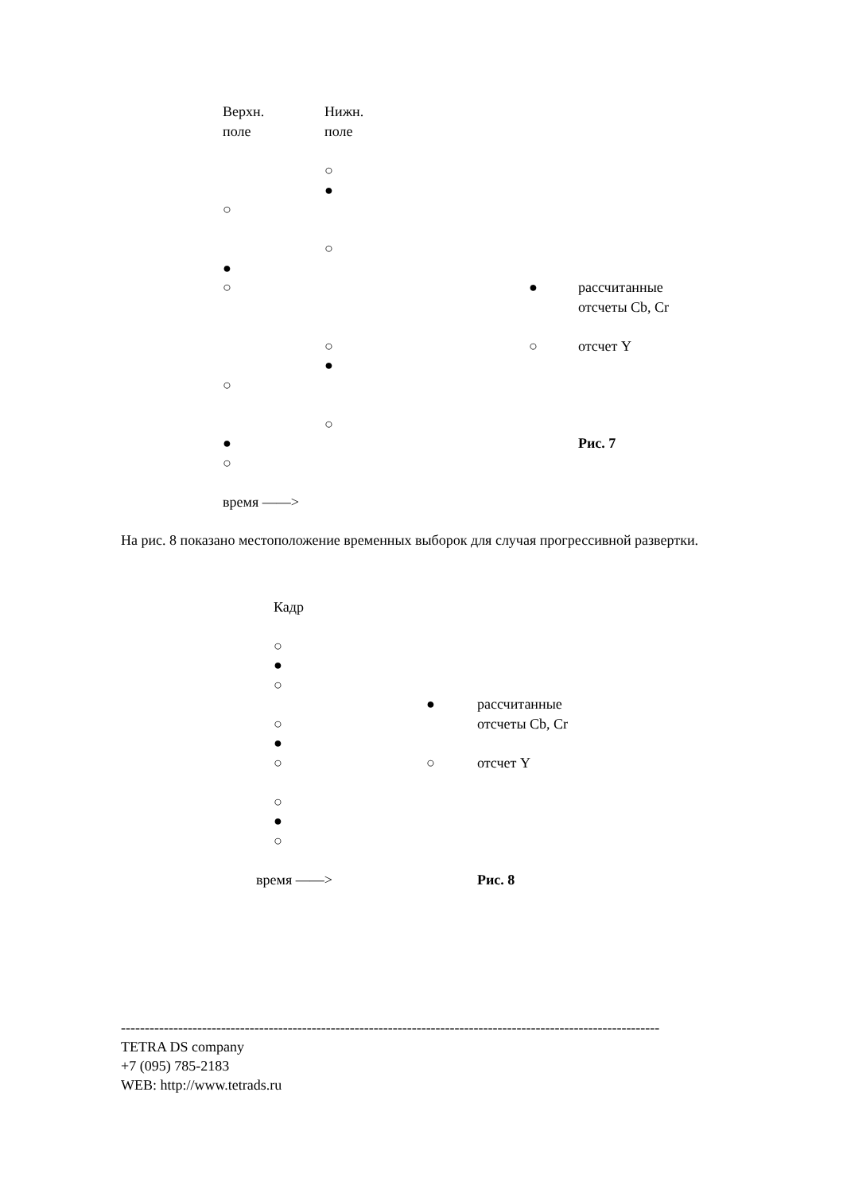Верхн. Нижн.
поле поле
○
●
○
○
●
○ ● рассчитанные
отсчеты Cb, Cr
○ ○ отсчет Y
●
○
○
● Рис. 7
○
время ——>
На рис. 8 показано местоположение временных выборок для случая прогрессивной развертки.
Кадр
○
●
○
● рассчитанные
○ отсчеты Cb, Cr
●
○ ○ отсчет Y
○
●
○
время ——> Рис. 8
-----------------------------------------------------------------------------------------------------------------
TETRA DS company
+7 (095) 785-2183
WEB: http://www.tetrads.ru